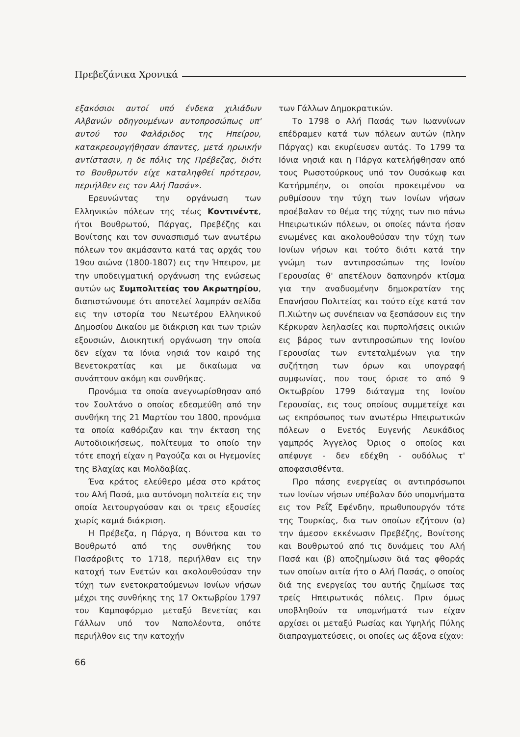Πρεβεζάνικα Χρονικά
εξακόσιοι αυτοί υπό ένδεκα χιλιάδων Αλβανών οδηγουμένων αυτοπροσώπως υπ' αυτού του Φαλάριδος της Ηπείρου, κατακρεουργήθησαν άπαντες, μετά ηρωικήν αντίστασιν, η δε πόλις της Πρέβεζας, διότι το Βουθρωτόν είχε καταληφθεί πρότερον, περιήλθεν εις τον Αλή Πασάν».
Ερευνώντας την οργάνωση των Ελληνικών πόλεων της τέως Κοντινέντε, ήτοι Βουθρωτού, Πάργας, Πρεβέζης και Βονίτσης και τον συνασπισμό των ανωτέρω πόλεων τον ακμάσαντα κατά τας αρχάς του 19ου αιώνα (1800-1807) εις την Ήπειρον, με την υποδειγματική οργάνωση της ενώσεως αυτών ως Συμπολιτείας του Ακρωτηρίου, διαπιστώνουμε ότι αποτελεί λαμπράν σελίδα εις την ιστορία του Νεωτέρου Ελληνικού Δημοσίου Δικαίου με διάκριση και των τριών εξουσιών, Διοικητική οργάνωση την οποία δεν είχαν τα Ιόνια νησιά τον καιρό της Βενετοκρατίας και με δικαίωμα να συνάπτουν ακόμη και συνθήκας.
Προνόμια τα οποία ανεγνωρίσθησαν από τον Σουλτάνο ο οποίος εδεσμεύθη από την συνθήκη της 21 Μαρτίου του 1800, προνόμια τα οποία καθόριζαν και την έκταση της Αυτοδιοικήσεως, πολίτευμα το οποίο την τότε εποχή είχαν η Ραγούζα και οι Ηγεμονίες της Βλαχίας και Μολδαβίας.
Ένα κράτος ελεύθερο μέσα στο κράτος του Αλή Πασά, μια αυτόνομη πολιτεία εις την οποία λειτουργούσαν και οι τρεις εξουσίες χωρίς καμιά διάκριση.
Η Πρέβεζα, η Πάργα, η Βόνιτσα και το Βουθρωτό από της συνθήκης του Πασάροβιτς το 1718, περιήλθαν εις την κατοχή των Ενετών και ακολουθούσαν την τύχη των ενετοκρατούμενων Ιονίων νήσων μέχρι της συνθήκης της 17 Οκτωβρίου 1797 του Καμποφόρμιο μεταξύ Βενετίας και Γάλλων υπό τον Ναπολέοντα, οπότε περιήλθον εις την κατοχήν
των Γάλλων Δημοκρατικών.
Το 1798 ο Αλή Πασάς των Ιωαννίνων επέδραμεν κατά των πόλεων αυτών (πλην Πάργας) και εκυρίευσεν αυτάς. Το 1799 τα Ιόνια νησιά και η Πάργα κατελήφθησαν από τους Ρωσοτούρκους υπό τον Ουσάκωφ και Κατήρμπέην, οι οποίοι προκειμένου να ρυθμίσουν την τύχη των Ιονίων νήσων προέβαλαν το θέμα της τύχης των πιο πάνω Ηπειρωτικών πόλεων, οι οποίες πάντα ήσαν ενωμένες και ακολουθούσαν την τύχη των Ιονίων νήσων και τούτο διότι κατά την γνώμη των αντιπροσώπων της Ιονίου Γερουσίας θ' απετέλουν δαπανηρόν κτίσμα για την αναδυομένην δημοκρατίαν της Επανήσου Πολιτείας και τούτο είχε κατά τον Π.Χιώτην ως συνέπειαν να ξεσπάσουν εις την Κέρκυραν λεηλασίες και πυρπολήσεις οικιών εις βάρος των αντιπροσώπων της Ιονίου Γερουσίας των εντεταλμένων για την συζήτηση των όρων και υπογραφή συμφωνίας, που τους όρισε το από 9 Οκτωβρίου 1799 διάταγμα της Ιονίου Γερουσίας, εις τους οποίους συμμετείχε και ως εκπρόσωπος των ανωτέρω Ηπειρωτικών πόλεων ο Ενετός Ευγενής Λευκάδιος γαμπρός Άγγελος Όριος ο οποίος και απέφυγε - δεν εδέχθη - ουδόλως τ' αποφασισθέντα.
Προ πάσης ενεργείας οι αντιπρόσωποι των Ιονίων νήσων υπέβαλαν δύο υπομνήματα εις τον Ρεΐζ Εφένδην, πρωθυπουργόν τότε της Τουρκίας, δια των οποίων εζήτουν (α) την άμεσον εκκένωσιν Πρεβέζης, Βονίτσης και Βουθρωτού από τις δυνάμεις του Αλή Πασά και (β) αποζημίωσιν διά τας φθοράς των οποίων αιτία ήτο ο Αλή Πασάς, ο οποίος διά της ενεργείας του αυτής ζημίωσε τας τρείς Ηπειρωτικάς πόλεις. Πριν όμως υποβληθούν τα υπομνήματά των είχαν αρχίσει οι μεταξύ Ρωσίας και Υψηλής Πύλης διαπραγματεύσεις, οι οποίες ως άξονα είχαν:
66